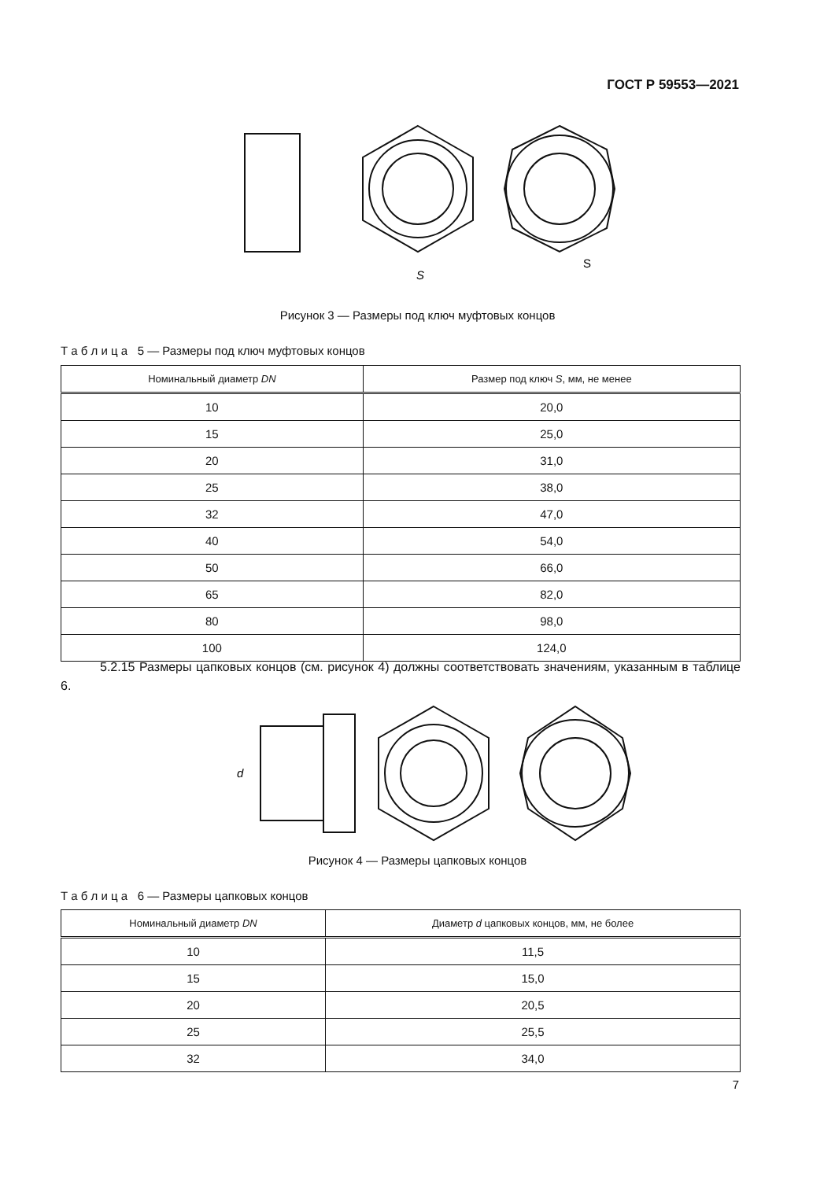ГОСТ Р 59553—2021
S
S
Рисунок 3 — Размеры под ключ муфтовых концов
Т а б л и ц а 5 — Размеры под ключ муфтовых концов
| Номинальный диаметр DN | Размер под ключ S , мм, не менее |
| --- | --- |
| 10 | 20,0 |
| 15 | 25,0 |
| 20 | 31,0 |
| 25 | 38,0 |
| 32 | 47,0 |
| 40 | 54,0 |
| 50 | 66,0 |
| 65 | 82,0 |
| 80 | 98,0 |
| 100 | 124,0 |
5.2.15 Размеры цапковых концов (см. рисунок 4) должны соответствовать значениям, указанным в таблице 6.
d
Рисунок 4 — Размеры цапковых концов
Т а б л и ц а 6 — Размеры цапковых концов
| Номинальный диаметр DN | Диаметр d цапковых концов, мм, не более |
| --- | --- |
| 10 | 11,5 |
| 15 | 15,0 |
| 20 | 20,5 |
| 25 | 25,5 |
| 32 | 34,0 |
7